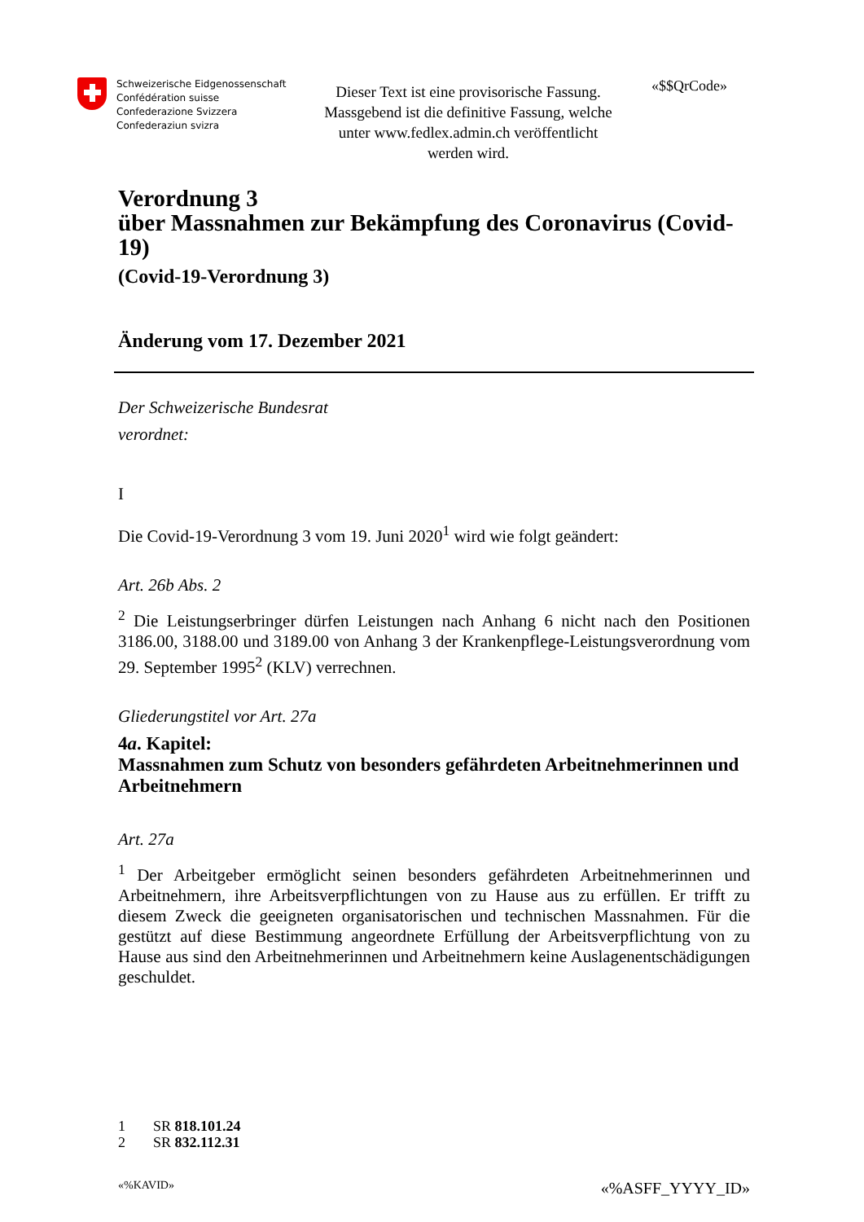Schweizerische Eidgenossenschaft
Confédération suisse
Confederazione Svizzera
Confederaziun svizra
Dieser Text ist eine provisorische Fassung. Massgebend ist die definitive Fassung, welche unter www.fedlex.admin.ch veröffentlicht werden wird.
«$$QrCode»
Verordnung 3
über Massnahmen zur Bekämpfung des Coronavirus (Covid-19)
(Covid-19-Verordnung 3)
Änderung vom 17. Dezember 2021
Der Schweizerische Bundesrat
verordnet:
I
Die Covid-19-Verordnung 3 vom 19. Juni 2020<sup>1</sup> wird wie folgt geändert:
Art. 26b Abs. 2
<sup>2</sup> Die Leistungserbringer dürfen Leistungen nach Anhang 6 nicht nach den Positionen 3186.00, 3188.00 und 3189.00 von Anhang 3 der Krankenpflege-Leistungsverordnung vom 29. September 1995<sup>2</sup> (KLV) verrechnen.
Gliederungstitel vor Art. 27a
4a. Kapitel:
Massnahmen zum Schutz von besonders gefährdeten Arbeitnehmerinnen und Arbeitnehmern
Art. 27a
<sup>1</sup> Der Arbeitgeber ermöglicht seinen besonders gefährdeten Arbeitnehmerinnen und Arbeitnehmern, ihre Arbeitsverpflichtungen von zu Hause aus zu erfüllen. Er trifft zu diesem Zweck die geeigneten organisatorischen und technischen Massnahmen. Für die gestützt auf diese Bestimmung angeordnete Erfüllung der Arbeitsverpflichtung von zu Hause aus sind den Arbeitnehmerinnen und Arbeitnehmern keine Auslagenentschädigungen geschuldet.
1 SR 818.101.24
2 SR 832.112.31
«%KAVID» «%ASFF_YYYY_ID»